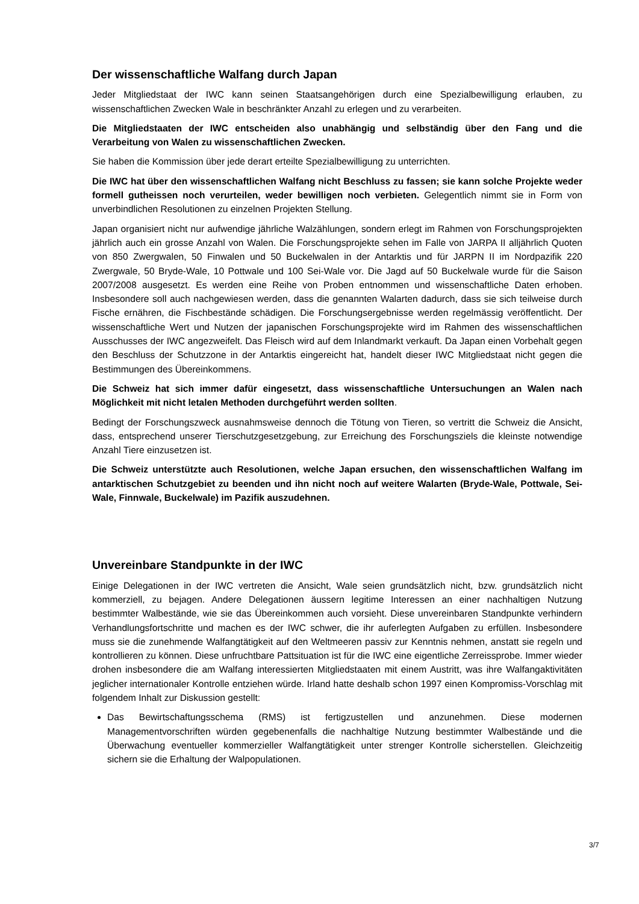Der wissenschaftliche Walfang durch Japan
Jeder Mitgliedstaat der IWC kann seinen Staatsangehörigen durch eine Spezialbewilligung erlauben, zu wissenschaftlichen Zwecken Wale in beschränkter Anzahl zu erlegen und zu verarbeiten.
Die Mitgliedstaaten der IWC entscheiden also unabhängig und selbständig über den Fang und die Verarbeitung von Walen zu wissenschaftlichen Zwecken.
Sie haben die Kommission über jede derart erteilte Spezialbewilligung zu unterrichten.
Die IWC hat über den wissenschaftlichen Walfang nicht Beschluss zu fassen; sie kann solche Projekte weder formell gutheissen noch verurteilen, weder bewilligen noch verbieten. Gelegentlich nimmt sie in Form von unverbindlichen Resolutionen zu einzelnen Projekten Stellung.
Japan organisiert nicht nur aufwendige jährliche Walzählungen, sondern erlegt im Rahmen von Forschungsprojekten jährlich auch ein grosse Anzahl von Walen. Die Forschungsprojekte sehen im Falle von JARPA II alljährlich Quoten von 850 Zwergwalen, 50 Finwalen und 50 Buckelwalen in der Antarktis und für JARPN II im Nordpazifik 220 Zwergwale, 50 Bryde-Wale, 10 Pottwale und 100 Sei-Wale vor. Die Jagd auf 50 Buckelwale wurde für die Saison 2007/2008 ausgesetzt. Es werden eine Reihe von Proben entnommen und wissenschaftliche Daten erhoben. Insbesondere soll auch nachgewiesen werden, dass die genannten Walarten dadurch, dass sie sich teilweise durch Fische ernähren, die Fischbestände schädigen. Die Forschungsergebnisse werden regelmässig veröffentlicht. Der wissenschaftliche Wert und Nutzen der japanischen Forschungsprojekte wird im Rahmen des wissenschaftlichen Ausschusses der IWC angezweifelt. Das Fleisch wird auf dem Inlandmarkt verkauft. Da Japan einen Vorbehalt gegen den Beschluss der Schutzzone in der Antarktis eingereicht hat, handelt dieser IWC Mitgliedstaat nicht gegen die Bestimmungen des Übereinkommens.
Die Schweiz hat sich immer dafür eingesetzt, dass wissenschaftliche Untersuchungen an Walen nach Möglichkeit mit nicht letalen Methoden durchgeführt werden sollten.
Bedingt der Forschungszweck ausnahmsweise dennoch die Tötung von Tieren, so vertritt die Schweiz die Ansicht, dass, entsprechend unserer Tierschutzgesetzgebung, zur Erreichung des Forschungsziels die kleinste notwendige Anzahl Tiere einzusetzen ist.
Die Schweiz unterstützte auch Resolutionen, welche Japan ersuchen, den wissenschaftlichen Walfang im antarktischen Schutzgebiet zu beenden und ihn nicht noch auf weitere Walarten (Bryde-Wale, Pottwale, Sei-Wale, Finnwale, Buckelwale) im Pazifik auszudehnen.
Unvereinbare Standpunkte in der IWC
Einige Delegationen in der IWC vertreten die Ansicht, Wale seien grundsätzlich nicht, bzw. grundsätzlich nicht kommerziell, zu bejagen. Andere Delegationen äussern legitime Interessen an einer nachhaltigen Nutzung bestimmter Walbestände, wie sie das Übereinkommen auch vorsieht. Diese unvereinbaren Standpunkte verhindern Verhandlungsfortschritte und machen es der IWC schwer, die ihr auferlegten Aufgaben zu erfüllen. Insbesondere muss sie die zunehmende Walfangtätigkeit auf den Weltmeeren passiv zur Kenntnis nehmen, anstatt sie regeln und kontrollieren zu können. Diese unfruchtbare Pattsituation ist für die IWC eine eigentliche Zerreissprobe. Immer wieder drohen insbesondere die am Walfang interessierten Mitgliedstaaten mit einem Austritt, was ihre Walfangaktivitäten jeglicher internationaler Kontrolle entziehen würde. Irland hatte deshalb schon 1997 einen Kompromiss-Vorschlag mit folgendem Inhalt zur Diskussion gestellt:
Das Bewirtschaftungsschema (RMS) ist fertigzustellen und anzunehmen. Diese modernen Managementvorschriften würden gegebenenfalls die nachhaltige Nutzung bestimmter Walbestände und die Überwachung eventueller kommerzieller Walfangtätigkeit unter strenger Kontrolle sicherstellen. Gleichzeitig sichern sie die Erhaltung der Walpopulationen.
3/7